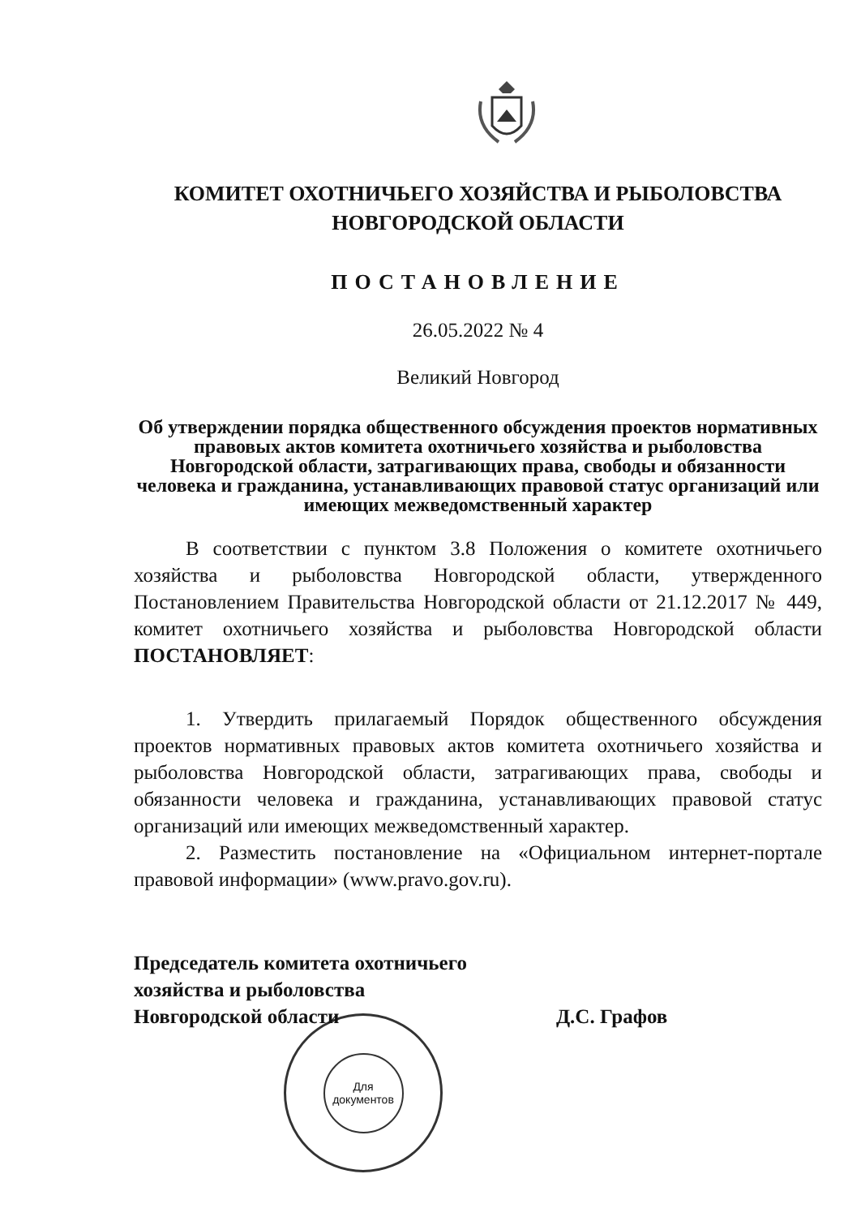КОМИТЕТ ОХОТНИЧЬЕГО ХОЗЯЙСТВА И РЫБОЛОВСТВА
НОВГОРОДСКОЙ ОБЛАСТИ
ПОСТАНОВЛЕНИЕ
26.05.2022 № 4
Великий Новгород
Об утверждении порядка общественного обсуждения проектов нормативных правовых актов комитета охотничьего хозяйства и рыболовства Новгородской области, затрагивающих права, свободы и обязанности человека и гражданина, устанавливающих правовой статус организаций или имеющих межведомственный характер
В соответствии с пунктом 3.8 Положения о комитете охотничьего хозяйства и рыболовства Новгородской области, утвержденного Постановлением Правительства Новгородской области от 21.12.2017 № 449, комитет охотничьего хозяйства и рыболовства Новгородской области ПОСТАНОВЛЯЕТ:
1. Утвердить прилагаемый Порядок общественного обсуждения проектов нормативных правовых актов комитета охотничьего хозяйства и рыболовства Новгородской области, затрагивающих права, свободы и обязанности человека и гражданина, устанавливающих правовой статус организаций или имеющих межведомственный характер.
2. Разместить постановление на «Официальном интернет-портале правовой информации» (www.pravo.gov.ru).
Председатель комитета охотничьего
хозяйства и рыболовства
Новгородской области
Д.С. Графов
Для
документов